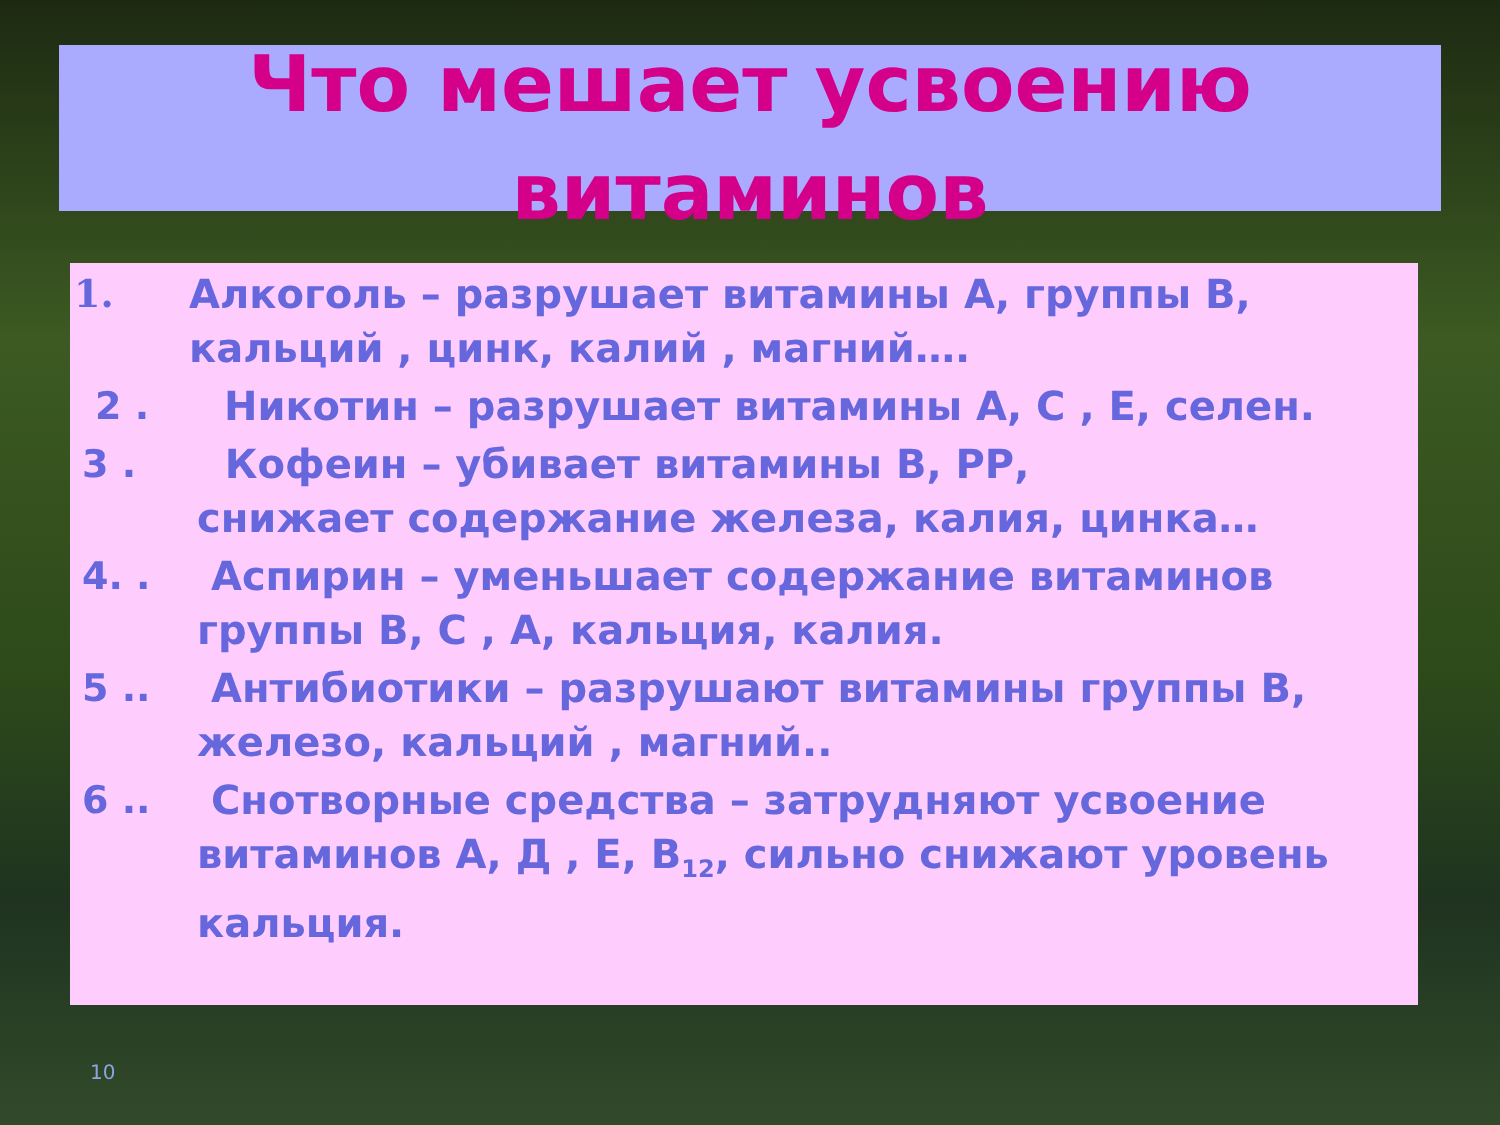Что мешает усвоению
витаминов
1. Алкоголь – разрушает витамины А, группы В, кальций , цинк, калий , магний….
2 . Никотин – разрушает витамины А, С , Е, селен.
3 . Кофеин – убивает витамины В, РР,
снижает содержание железа, калия, цинка…
4. . Аспирин – уменьшает содержание витаминов группы В, С , А, кальция, калия.
5 .. Антибиотики – разрушают витамины группы В, железо, кальций , магний..
6 .. Снотворные средства – затрудняют усвоение витаминов А, Д , Е, В<sub>12</sub>, сильно снижают уровень кальция.
10